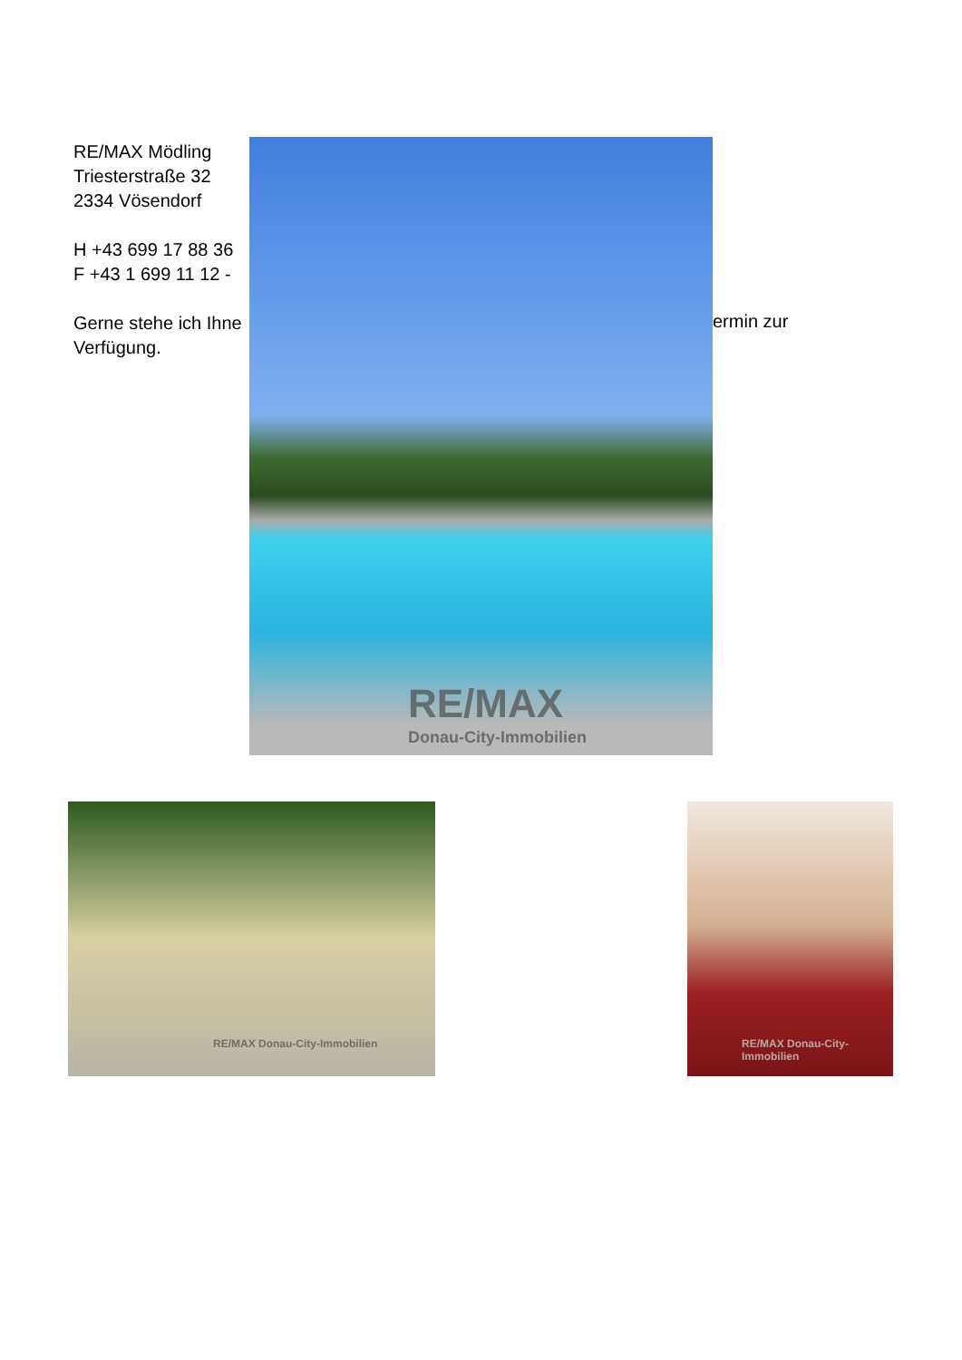RE/MAX Mödling
Triesterstraße 32
2334 Vösendorf
H +43 699 17 88 36
F +43 1 699 11 12 -
Gerne stehe ich Ihne
Verfügung.
RE/MAX
Donau-City-Immobilien
ermin zur
RE/MAX Donau-City-Immobilien
RE/MAX Donau-City-Immobilien